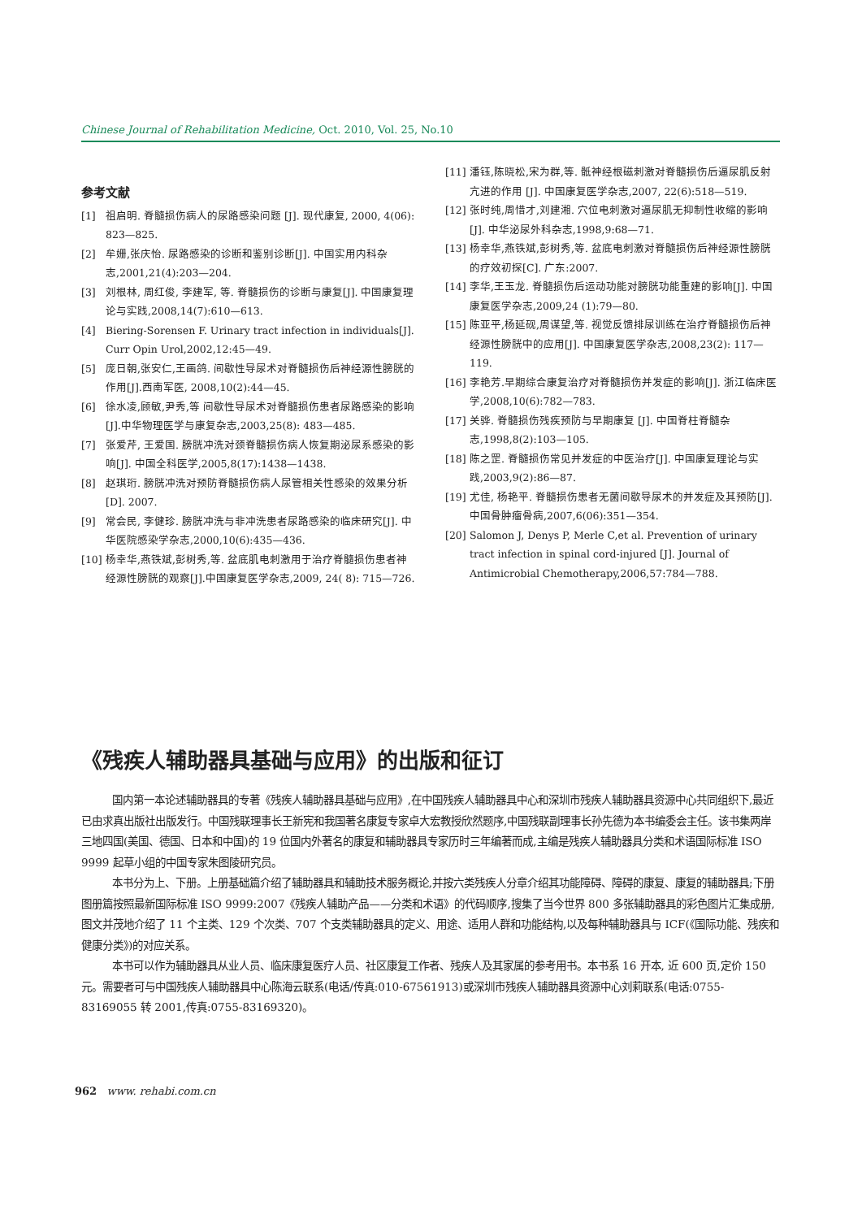Chinese Journal of Rehabilitation Medicine, Oct. 2010, Vol. 25, No.10
参考文献
[1] 祖启明. 脊髓损伤病人的尿路感染问题 [J]. 现代康复, 2000, 4(06): 823—825.
[2] 牟姗,张庆怡. 尿路感染的诊断和鉴别诊断[J]. 中国实用内科杂志,2001,21(4):203—204.
[3] 刘根林, 周红俊, 李建军, 等. 脊髓损伤的诊断与康复[J]. 中国康复理论与实践,2008,14(7):610—613.
[4] Biering-Sorensen F. Urinary tract infection in individuals[J]. Curr Opin Urol,2002,12:45—49.
[5] 庞日朝,张安仁,王画鸽. 间歇性导尿术对脊髓损伤后神经源性膀胱的作用[J].西南军医, 2008,10(2):44—45.
[6] 徐水凌,顾敏,尹秀,等 间歇性导尿术对脊髓损伤患者尿路感染的影响[J].中华物理医学与康复杂志,2003,25(8): 483—485.
[7] 张爱芹, 王爱国. 膀胱冲洗对颈脊髓损伤病人恢复期泌尿系感染的影响[J]. 中国全科医学,2005,8(17):1438—1438.
[8] 赵琪珩. 膀胱冲洗对预防脊髓损伤病人尿管相关性感染的效果分析[D]. 2007.
[9] 常会民, 李健珍. 膀胱冲洗与非冲洗患者尿路感染的临床研究[J]. 中华医院感染学杂志,2000,10(6):435—436.
[10] 杨幸华,燕铁斌,彭树秀,等. 盆底肌电刺激用于治疗脊髓损伤患者神经源性膀胱的观察[J].中国康复医学杂志,2009, 24( 8): 715—726.
[11] 潘钰,陈晓松,宋为群,等. 骶神经根磁刺激对脊髓损伤后逼尿肌反射亢进的作用 [J]. 中国康复医学杂志,2007, 22(6):518—519.
[12] 张时纯,周惜才,刘建湘. 穴位电刺激对逼尿肌无抑制性收缩的影响[J]. 中华泌尿外科杂志,1998,9:68—71.
[13] 杨幸华,燕铁斌,彭树秀,等. 盆底电刺激对脊髓损伤后神经源性膀胱的疗效初探[C]. 广东:2007.
[14] 李华,王玉龙. 脊髓损伤后运动功能对膀胱功能重建的影响[J]. 中国康复医学杂志,2009,24 (1):79—80.
[15] 陈亚平,杨延砚,周谋望,等. 视觉反馈排尿训练在治疗脊髓损伤后神经源性膀胱中的应用[J]. 中国康复医学杂志,2008,23(2): 117—119.
[16] 李艳芳.早期综合康复治疗对脊髓损伤并发症的影响[J]. 浙江临床医学,2008,10(6):782—783.
[17] 关骅. 脊髓损伤残疾预防与早期康复 [J]. 中国脊柱脊髓杂志,1998,8(2):103—105.
[18] 陈之罡. 脊髓损伤常见并发症的中医治疗[J]. 中国康复理论与实践,2003,9(2):86—87.
[19] 尤佳, 杨艳平. 脊髓损伤患者无菌间歇导尿术的并发症及其预防[J]. 中国骨肿瘤骨病,2007,6(06):351—354.
[20] Salomon J, Denys P, Merle C,et al. Prevention of urinary tract infection in spinal cord-injured [J]. Journal of Antimicrobial Chemotherapy,2006,57:784—788.
《残疾人辅助器具基础与应用》的出版和征订
国内第一本论述辅助器具的专著《残疾人辅助器具基础与应用》,在中国残疾人辅助器具中心和深圳市残疾人辅助器具资源中心共同组织下,最近已由求真出版社出版发行。中国残联理事长王新宪和我国著名康复专家卓大宏教授欣然题序,中国残联副理事长孙先德为本书编委会主任。该书集两岸三地四国(美国、德国、日本和中国)的 19 位国内外著名的康复和辅助器具专家历时三年编著而成,主编是残疾人辅助器具分类和术语国际标准 ISO 9999 起草小组的中国专家朱图陵研究员。
本书分为上、下册。上册基础篇介绍了辅助器具和辅助技术服务概论,并按六类残疾人分章介绍其功能障碍、障碍的康复、康复的辅助器具;下册图册篇按照最新国际标准 ISO 9999:2007《残疾人辅助产品——分类和术语》的代码顺序,搜集了当今世界 800 多张辅助器具的彩色图片汇集成册,图文并茂地介绍了 11 个主类、129 个次类、707 个支类辅助器具的定义、用途、适用人群和功能结构,以及每种辅助器具与 ICF(《国际功能、残疾和健康分类》)的对应关系。
本书可以作为辅助器具从业人员、临床康复医疗人员、社区康复工作者、残疾人及其家属的参考用书。本书系 16 开本, 近 600 页,定价 150 元。需要者可与中国残疾人辅助器具中心陈海云联系(电话/传真:010-67561913)或深圳市残疾人辅助器具资源中心刘莉联系(电话:0755-83169055 转 2001,传真:0755-83169320)。
962 www. rehabi.com.cn